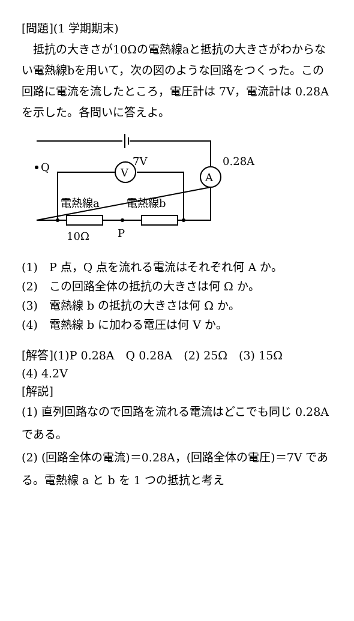[問題](1 学期期末)
　抵抗の大きさが10Ωの電熱線aと抵抗の大きさがわからない電熱線bを用いて，次の図のような回路をつくった。この回路に電流を流したところ，電圧計は 7V，電流計は 0.28A を示した。各問いに答えよ。
A
V
Q
7V
0.28A
電熱線a
電熱線b
10Ω
P
(1)　P 点，Q 点を流れる電流はそれぞれ何 A か。
(2)　この回路全体の抵抗の大きさは何 Ω か。
(3)　電熱線 b の抵抗の大きさは何 Ω か。
(4)　電熱線 b に加わる電圧は何 V か。
[解答](1)P 0.28A　Q 0.28A　(2) 25Ω　(3) 15Ω
(4) 4.2V
[解説]
(1) 直列回路なので回路を流れる電流はどこでも同じ 0.28A である。
(2) (回路全体の電流)＝0.28A，(回路全体の電圧)＝7V である。電熱線 a と b を 1 つの抵抗と考え